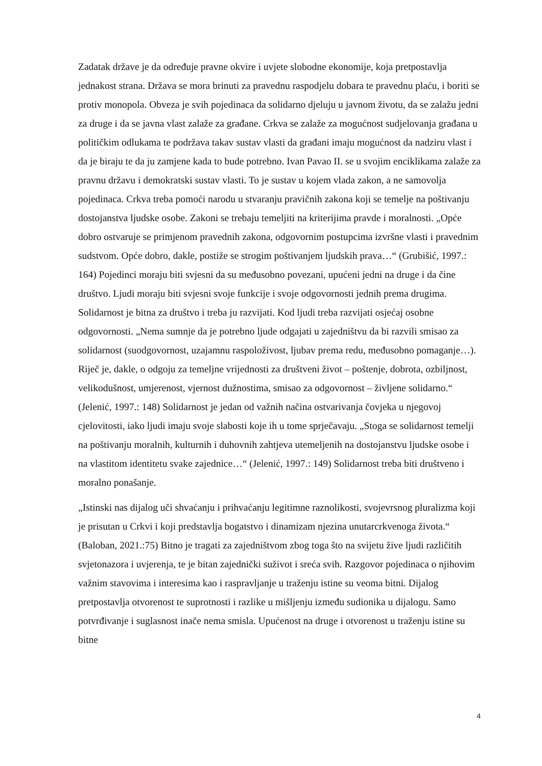Zadatak države je da određuje pravne okvire i uvjete slobodne ekonomije, koja pretpostavlja jednakost strana. Država se mora brinuti za pravednu raspodjelu dobara te pravednu plaću, i boriti se protiv monopola. Obveza je svih pojedinaca da solidarno djeluju u javnom životu, da se zalažu jedni za druge i da se javna vlast zalaže za građane. Crkva se zalaže za mogućnost sudjelovanja građana u političkim odlukama te podržava takav sustav vlasti da građani imaju mogućnost da nadziru vlast i da je biraju te da ju zamjene kada to bude potrebno. Ivan Pavao II. se u svojim enciklikama zalaže za pravnu državu i demokratski sustav vlasti. To je sustav u kojem vlada zakon, a ne samovolja pojedinaca. Crkva treba pomoći narodu u stvaranju pravičnih zakona koji se temelje na poštivanju dostojanstva ljudske osobe. Zakoni se trebaju temeljiti na kriterijima pravde i moralnosti. „Opće dobro ostvaruje se primjenom pravednih zakona, odgovornim postupcima izvršne vlasti i pravednim sudstvom. Opće dobro, dakle, postiže se strogim poštivanjem ljudskih prava…“ (Grubišić, 1997.: 164) Pojedinci moraju biti svjesni da su međusobno povezani, upućeni jedni na druge i da čine društvo. Ljudi moraju biti svjesni svoje funkcije i svoje odgovornosti jednih prema drugima. Solidarnost je bitna za društvo i treba ju razvijati. Kod ljudi treba razvijati osjećaj osobne odgovornosti. „Nema sumnje da je potrebno ljude odgajati u zajedništvu da bi razvili smisao za solidarnost (suodgovornost, uzajamnu raspoloživost, ljubav prema redu, međusobno pomaganje…). Riječ je, dakle, o odgoju za temeljne vrijednosti za društveni život – poštenje, dobrota, ozbiljnost, velikodušnost, umjerenost, vjernost dužnostima, smisao za odgovornost – življene solidarno.“ (Jelenić, 1997.: 148) Solidarnost je jedan od važnih načina ostvarivanja čovjeka u njegovoj cjelovitosti, iako ljudi imaju svoje slabosti koje ih u tome sprječavaju. „Stoga se solidarnost temelji na poštivanju moralnih, kulturnih i duhovnih zahtjeva utemeljenih na dostojanstvu ljudske osobe i na vlastitom identitetu svake zajednice…“ (Jelenić, 1997.: 149) Solidarnost treba biti društveno i moralno ponašanje.
„Istinski nas dijalog uči shvaćanju i prihvaćanju legitimne raznolikosti, svojevrsnog pluralizma koji je prisutan u Crkvi i koji predstavlja bogatstvo i dinamizam njezina unutarcrkvenoga života.“ (Baloban, 2021.:75) Bitno je tragati za zajedništvom zbog toga što na svijetu žive ljudi različitih svjetonazora i uvjerenja, te je bitan zajednički suživot i sreća svih. Razgovor pojedinaca o njihovim važnim stavovima i interesima kao i raspravljanje u traženju istine su veoma bitni. Dijalog pretpostavlja otvorenost te suprotnosti i razlike u mišljenju između sudionika u dijalogu. Samo potvrđivanje i suglasnost inače nema smisla. Upućenost na druge i otvorenost u traženju istine su bitne
4